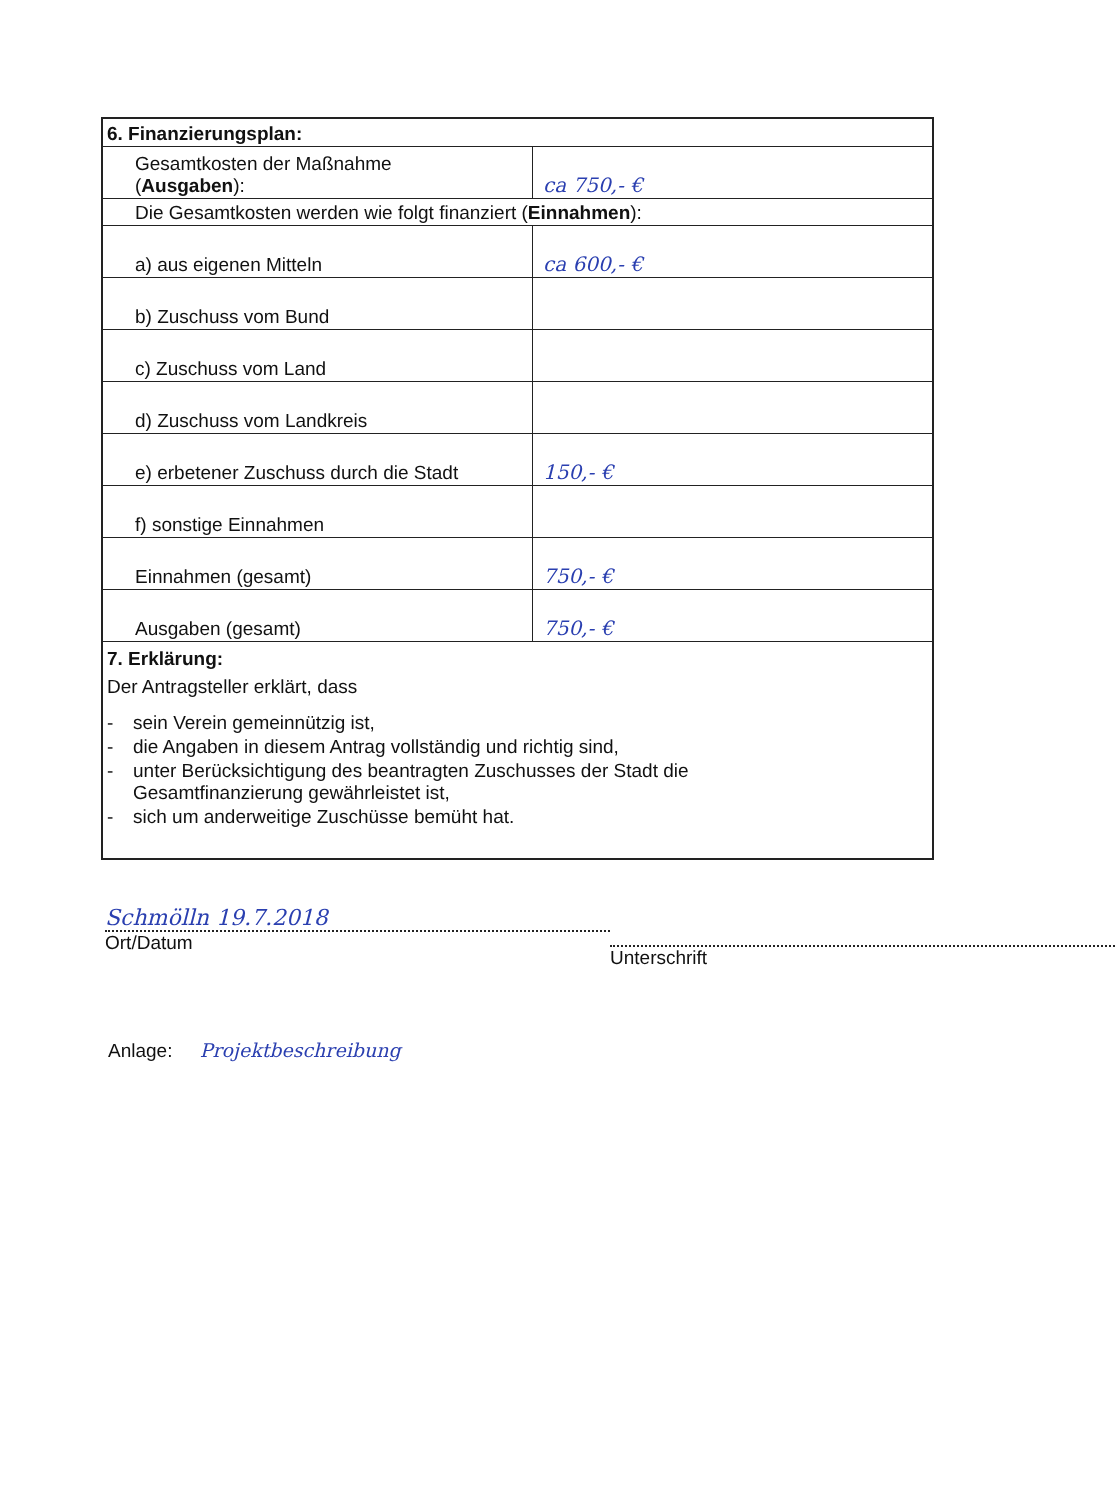| 6. Finanzierungsplan: | |
| Gesamtkosten der Maßnahme ( Ausgaben ): | ca 750,- € |
| Die Gesamtkosten werden wie folgt finanziert ( Einnahmen ): | |
| a) aus eigenen Mitteln | ca 600,- € |
| b) Zuschuss vom Bund | |
| c) Zuschuss vom Land | |
| d) Zuschuss vom Landkreis | |
| e) erbetener Zuschuss durch die Stadt | 150,- € |
| f) sonstige Einnahmen | |
| Einnahmen (gesamt) | 750,- € |
| Ausgaben (gesamt) | 750,- € |
| 7. Erklärung: Der Antragsteller erklärt, dass - sein Verein gemeinnützig ist, - die Angaben in diesem Antrag vollständig und richtig sind, - unter Berücksichtigung des beantragten Zuschusses der Stadt die Gesamtfinanzierung gewährleistet ist, - sich um anderweitige Zuschüsse bemüht hat. | |
Schmölln 19.7.2018
Ort/Datum
Unterschrift
Anlage: Projektbeschreibung